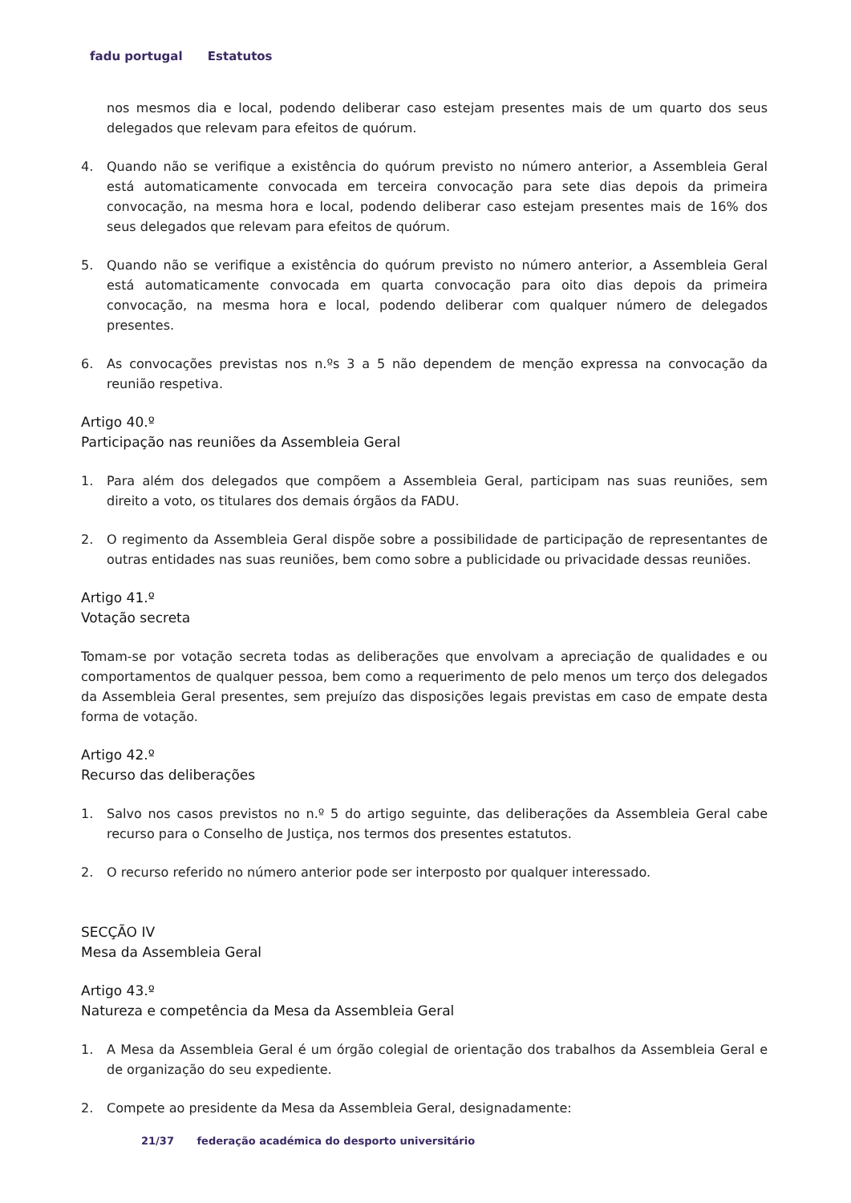fadu portugal Estatutos
nos mesmos dia e local, podendo deliberar caso estejam presentes mais de um quarto dos seus delegados que relevam para efeitos de quórum.
4. Quando não se verifique a existência do quórum previsto no número anterior, a Assembleia Geral está automaticamente convocada em terceira convocação para sete dias depois da primeira convocação, na mesma hora e local, podendo deliberar caso estejam presentes mais de 16% dos seus delegados que relevam para efeitos de quórum.
5. Quando não se verifique a existência do quórum previsto no número anterior, a Assembleia Geral está automaticamente convocada em quarta convocação para oito dias depois da primeira convocação, na mesma hora e local, podendo deliberar com qualquer número de delegados presentes.
6. As convocações previstas nos n.ºs 3 a 5 não dependem de menção expressa na convocação da reunião respetiva.
Artigo 40.º
Participação nas reuniões da Assembleia Geral
1. Para além dos delegados que compõem a Assembleia Geral, participam nas suas reuniões, sem direito a voto, os titulares dos demais órgãos da FADU.
2. O regimento da Assembleia Geral dispõe sobre a possibilidade de participação de representantes de outras entidades nas suas reuniões, bem como sobre a publicidade ou privacidade dessas reuniões.
Artigo 41.º
Votação secreta
Tomam-se por votação secreta todas as deliberações que envolvam a apreciação de qualidades e ou comportamentos de qualquer pessoa, bem como a requerimento de pelo menos um terço dos delegados da Assembleia Geral presentes, sem prejuízo das disposições legais previstas em caso de empate desta forma de votação.
Artigo 42.º
Recurso das deliberações
1. Salvo nos casos previstos no n.º 5 do artigo seguinte, das deliberações da Assembleia Geral cabe recurso para o Conselho de Justiça, nos termos dos presentes estatutos.
2. O recurso referido no número anterior pode ser interposto por qualquer interessado.
SECÇÃO IV
Mesa da Assembleia Geral
Artigo 43.º
Natureza e competência da Mesa da Assembleia Geral
1. A Mesa da Assembleia Geral é um órgão colegial de orientação dos trabalhos da Assembleia Geral e de organização do seu expediente.
2. Compete ao presidente da Mesa da Assembleia Geral, designadamente:
21/37 federação académica do desporto universitário